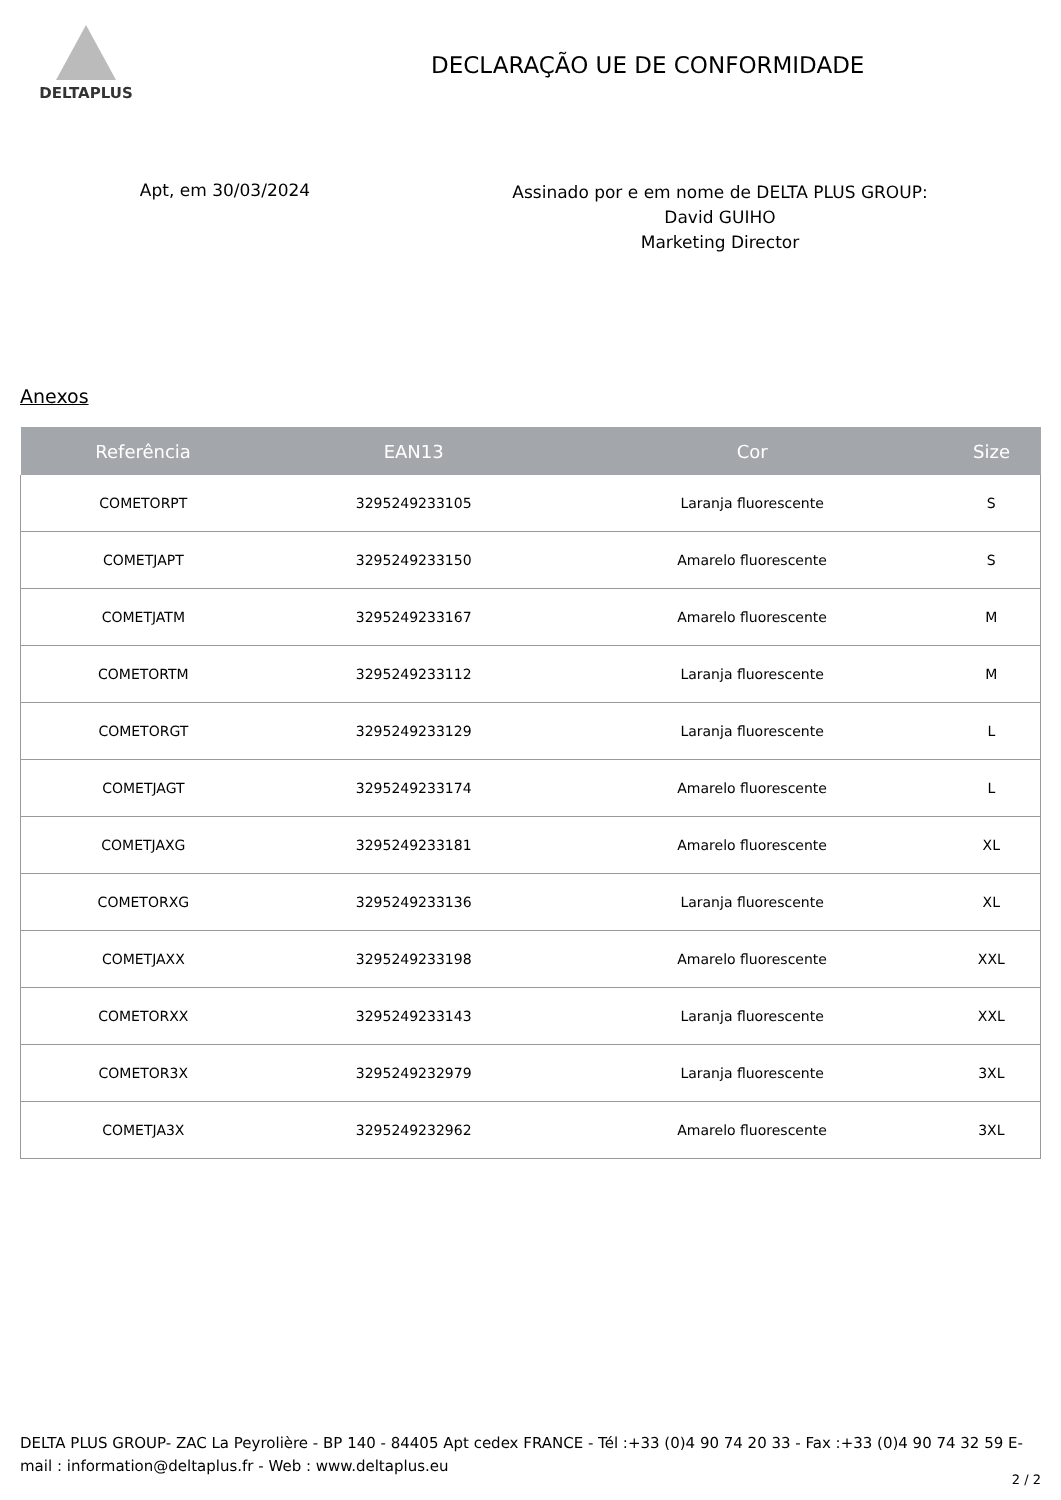DELTAPLUS
DECLARAÇÃO UE DE CONFORMIDADE
Apt, em 30/03/2024
Assinado por e em nome de DELTA PLUS GROUP:
David GUIHO
Marketing Director
Anexos
| Referência | EAN13 | Cor | Size |
| --- | --- | --- | --- |
| COMETORPT | 3295249233105 | Laranja fluorescente | S |
| COMETJAPT | 3295249233150 | Amarelo fluorescente | S |
| COMETJATM | 3295249233167 | Amarelo fluorescente | M |
| COMETORTM | 3295249233112 | Laranja fluorescente | M |
| COMETORGT | 3295249233129 | Laranja fluorescente | L |
| COMETJAGT | 3295249233174 | Amarelo fluorescente | L |
| COMETJAXG | 3295249233181 | Amarelo fluorescente | XL |
| COMETORXG | 3295249233136 | Laranja fluorescente | XL |
| COMETJAXX | 3295249233198 | Amarelo fluorescente | XXL |
| COMETORXX | 3295249233143 | Laranja fluorescente | XXL |
| COMETOR3X | 3295249232979 | Laranja fluorescente | 3XL |
| COMETJA3X | 3295249232962 | Amarelo fluorescente | 3XL |
DELTA PLUS GROUP- ZAC La Peyrolière - BP 140 - 84405 Apt cedex FRANCE - Tél :+33 (0)4 90 74 20 33 - Fax :+33 (0)4 90 74 32 59 E-mail : information@deltaplus.fr - Web : www.deltaplus.eu
2 / 2